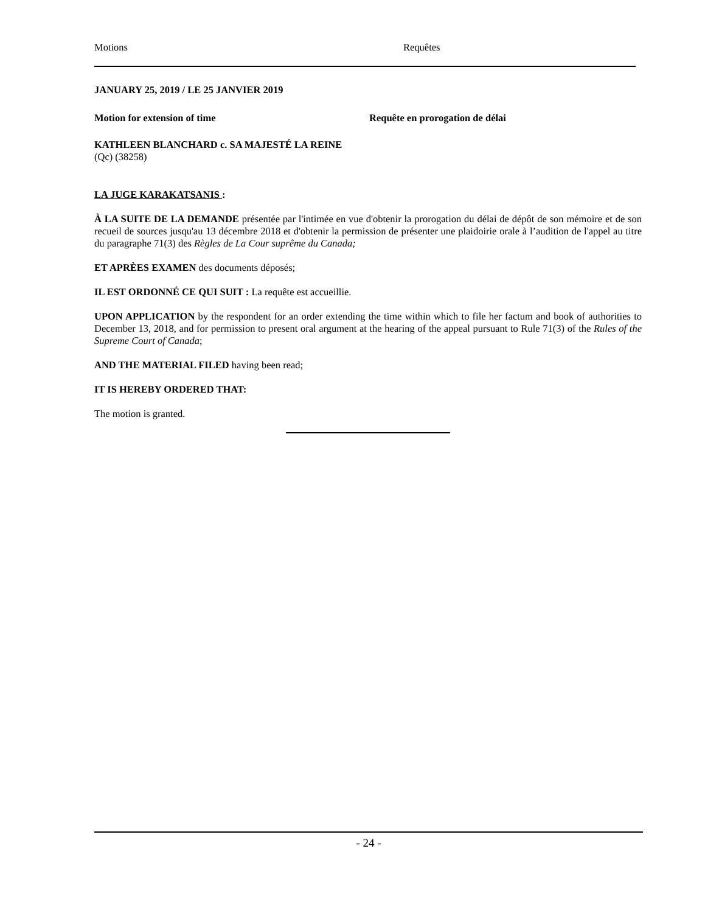Motions Requêtes
JANUARY 25, 2019 / LE 25 JANVIER 2019
Motion for extension of time Requête en prorogation de délai
KATHLEEN BLANCHARD c. SA MAJESTÉ LA REINE
(Qc) (38258)
LA JUGE KARAKATSANIS :
À LA SUITE DE LA DEMANDE présentée par l'intimée en vue d'obtenir la prorogation du délai de dépôt de son mémoire et de son recueil de sources jusqu'au 13 décembre 2018 et d'obtenir la permission de présenter une plaidoirie orale à l’audition de l'appel au titre du paragraphe 71(3) des Règles de La Cour suprême du Canada;
ET APRÈES EXAMEN des documents déposés;
IL EST ORDONNÉ CE QUI SUIT : La requête est accueillie.
UPON APPLICATION by the respondent for an order extending the time within which to file her factum and book of authorities to December 13, 2018, and for permission to present oral argument at the hearing of the appeal pursuant to Rule 71(3) of the Rules of the Supreme Court of Canada;
AND THE MATERIAL FILED having been read;
IT IS HEREBY ORDERED THAT:
The motion is granted.
- 24 -